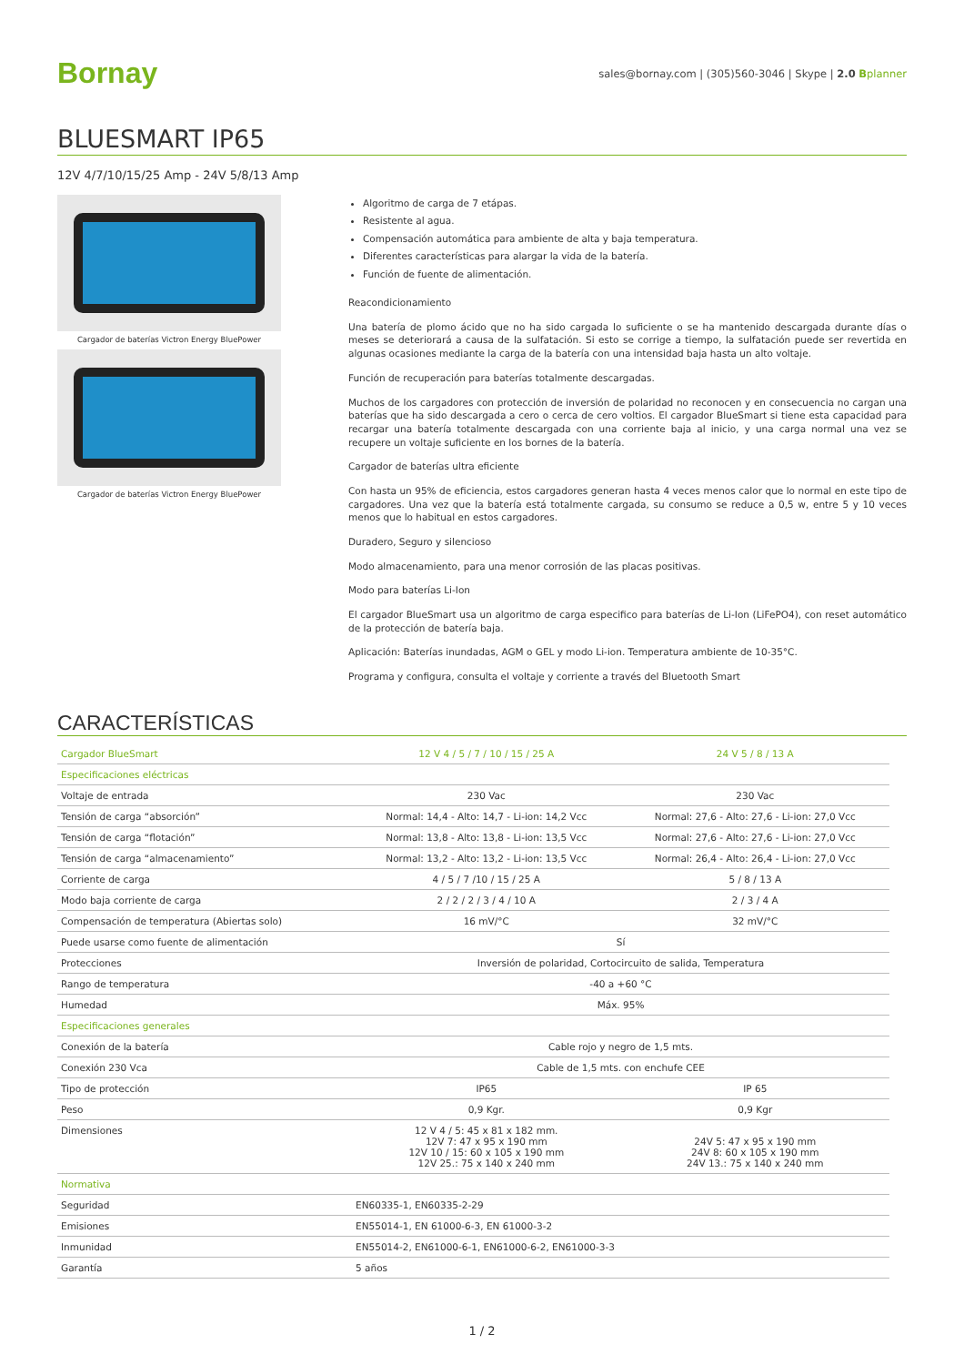Bornay
sales@bornay.com | (305)560-3046 | Skype | 2.0 Bplanner
BLUESMART IP65
12V 4/7/10/15/25 Amp - 24V 5/8/13 Amp
Cargador de baterías Victron Energy BluePower
Cargador de baterías Victron Energy BluePower
Algoritmo de carga de 7 etápas.
Resistente al agua.
Compensación automática para ambiente de alta y baja temperatura.
Diferentes características para alargar la vida de la batería.
Función de fuente de alimentación.
Reacondicionamiento
Una batería de plomo ácido que no ha sido cargada lo suficiente o se ha mantenido descargada durante días o meses se deteriorará a causa de la sulfatación. Si esto se corrige a tiempo, la sulfatación puede ser revertida en algunas ocasiones mediante la carga de la batería con una intensidad baja hasta un alto voltaje.
Función de recuperación para baterías totalmente descargadas.
Muchos de los cargadores con protección de inversión de polaridad no reconocen y en consecuencia no cargan una baterías que ha sido descargada a cero o cerca de cero voltios. El cargador BlueSmart si tiene esta capacidad para recargar una batería totalmente descargada con una corriente baja al inicio, y una carga normal una vez se recupere un voltaje suficiente en los bornes de la batería.
Cargador de baterías ultra eficiente
Con hasta un 95% de eficiencia, estos cargadores generan hasta 4 veces menos calor que lo normal en este tipo de cargadores. Una vez que la batería está totalmente cargada, su consumo se reduce a 0,5 w, entre 5 y 10 veces menos que lo habitual en estos cargadores.
Duradero, Seguro y silencioso
Modo almacenamiento, para una menor corrosión de las placas positivas.
Modo para baterías Li-Ion
El cargador BlueSmart usa un algoritmo de carga especifico para baterías de Li-Ion (LiFePO4), con reset automático de la protección de batería baja.
Aplicación: Baterías inundadas, AGM o GEL y modo Li-ion. Temperatura ambiente de 10-35°C.
Programa y configura, consulta el voltaje y corriente a través del Bluetooth Smart
CARACTERÍSTICAS
| Cargador BlueSmart | 12 V 4 / 5 / 7 / 10 / 15 / 25 A | 24 V 5 / 8 / 13 A |
| --- | --- | --- |
| Especificaciones eléctricas | | |
| Voltaje de entrada | 230 Vac | 230 Vac |
| Tensión de carga “absorción” | Normal: 14,4 - Alto: 14,7 - Li-ion: 14,2 Vcc | Normal: 27,6 - Alto: 27,6 - Li-ion: 27,0 Vcc |
| Tensión de carga “flotación” | Normal: 13,8 - Alto: 13,8 - Li-ion: 13,5 Vcc | Normal: 27,6 - Alto: 27,6 - Li-ion: 27,0 Vcc |
| Tensión de carga “almacenamiento” | Normal: 13,2 - Alto: 13,2 - Li-ion: 13,5 Vcc | Normal: 26,4 - Alto: 26,4 - Li-ion: 27,0 Vcc |
| Corriente de carga | 4 / 5 / 7 /10 / 15 / 25 A | 5 / 8 / 13 A |
| Modo baja corriente de carga | 2 / 2 / 2 / 3 / 4 / 10 A | 2 / 3 / 4 A |
| Compensación de temperatura (Abiertas solo) | 16 mV/°C | 32 mV/°C |
| Puede usarse como fuente de alimentación | Sí | |
| Protecciones | Inversión de polaridad, Cortocircuito de salida, Temperatura | |
| Rango de temperatura | -40 a +60 °C | |
| Humedad | Máx. 95% | |
| Especificaciones generales | | |
| Conexión de la batería | Cable rojo y negro de 1,5 mts. | |
| Conexión 230 Vca | Cable de 1,5 mts. con enchufe CEE | |
| Tipo de protección | IP65 | IP 65 |
| Peso | 0,9 Kgr. | 0,9 Kgr |
| Dimensiones | 12 V 4 / 5: 45 x 81 x 182 mm. 12V 7: 47 x 95 x 190 mm 12V 10 / 15: 60 x 105 x 190 mm 12V 25.: 75 x 140 x 240 mm | 24V 5: 47 x 95 x 190 mm 24V 8: 60 x 105 x 190 mm 24V 13.: 75 x 140 x 240 mm |
| Normativa | | |
| Seguridad | EN60335-1, EN60335-2-29 | |
| Emisiones | EN55014-1, EN 61000-6-3, EN 61000-3-2 | |
| Inmunidad | EN55014-2, EN61000-6-1, EN61000-6-2, EN61000-3-3 | |
| Garantía | 5 años | |
1 / 2